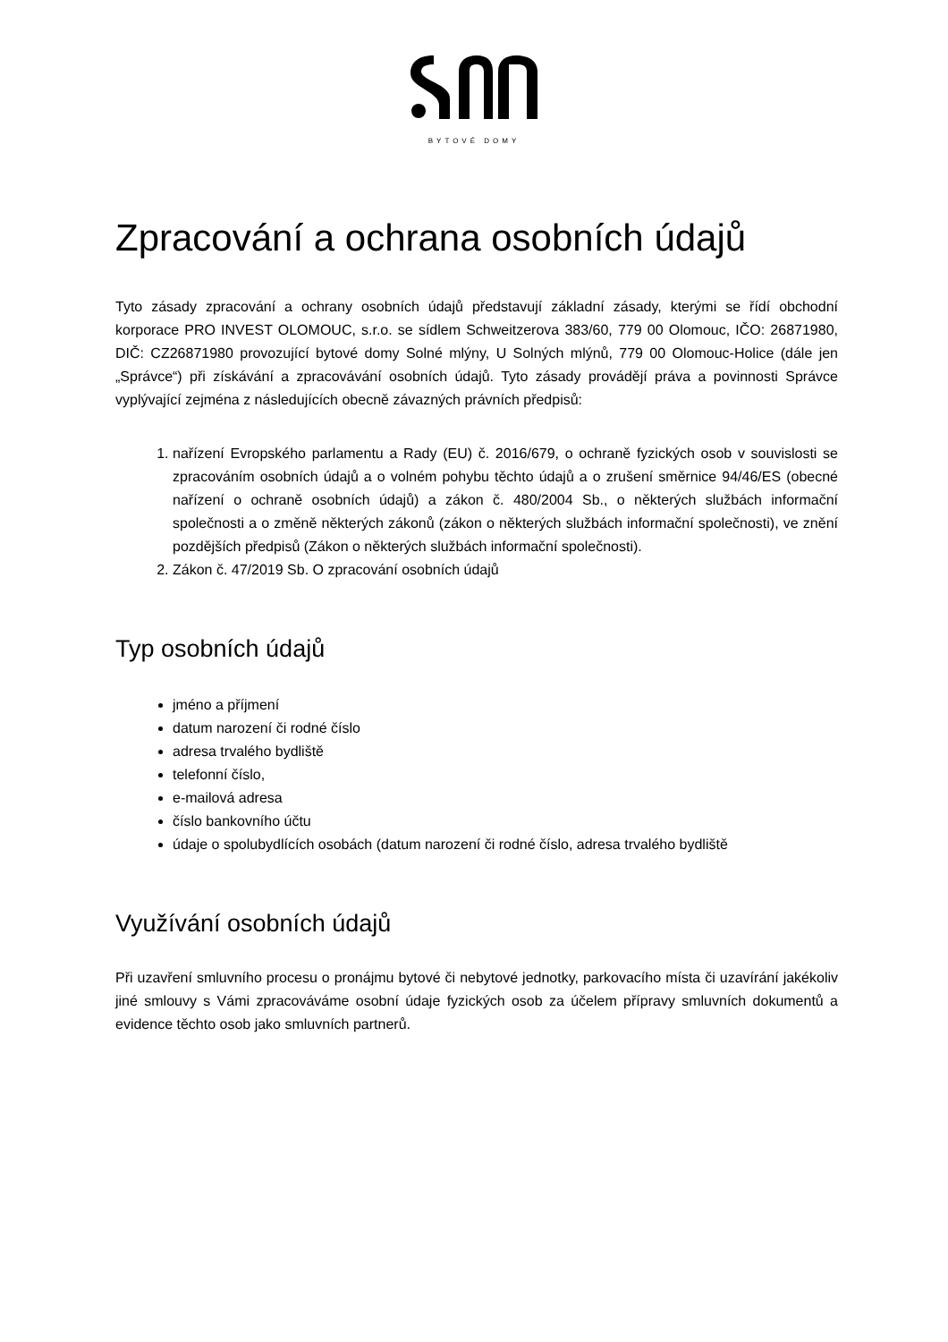BYTOVÉ DOMY
Zpracování a ochrana osobních údajů
Tyto zásady zpracování a ochrany osobních údajů představují základní zásady, kterými se řídí obchodní korporace PRO INVEST OLOMOUC, s.r.o. se sídlem Schweitzerova 383/60, 779 00 Olomouc, IČO: 26871980, DIČ: CZ26871980 provozující bytové domy Solné mlýny, U Solných mlýnů, 779 00 Olomouc-Holice (dále jen „Správce“) při získávání a zpracovávání osobních údajů. Tyto zásady provádějí práva a povinnosti Správce vyplývající zejména z následujících obecně závazných právních předpisů:
1. nařízení Evropského parlamentu a Rady (EU) č. 2016/679, o ochraně fyzických osob v souvislosti se zpracováním osobních údajů a o volném pohybu těchto údajů a o zrušení směrnice 94/46/ES (obecné nařízení o ochraně osobních údajů) a zákon č. 480/2004 Sb., o některých službách informační společnosti a o změně některých zákonů (zákon o některých službách informační společnosti), ve znění pozdějších předpisů (Zákon o některých službách informační společnosti).
2. Zákon č. 47/2019 Sb. O zpracování osobních údajů
Typ osobních údajů
jméno a příjmení
datum narození či rodné číslo
adresa trvalého bydliště
telefonní číslo,
e-mailová adresa
číslo bankovního účtu
údaje o spolubydlících osobách (datum narození či rodné číslo, adresa trvalého bydliště
Využívání osobních údajů
Při uzavření smluvního procesu o pronájmu bytové či nebytové jednotky, parkovacího místa či uzavírání jakékoliv jiné smlouvy s Vámi zpracováváme osobní údaje fyzických osob za účelem přípravy smluvních dokumentů a evidence těchto osob jako smluvních partnerů.